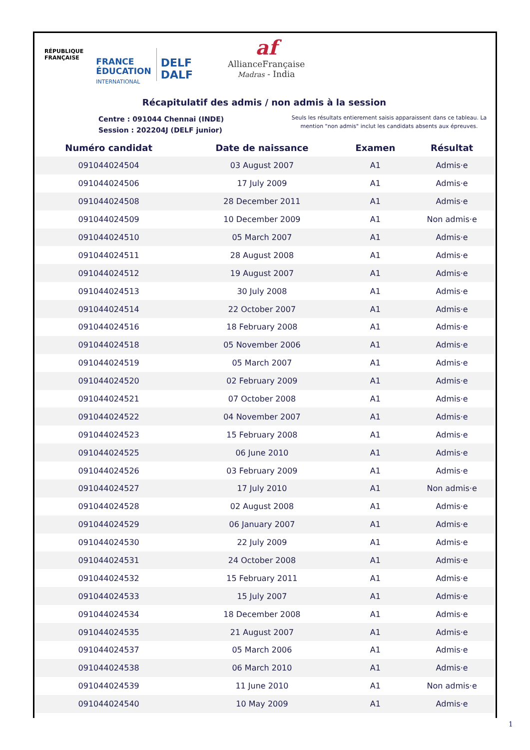RÉPUBLIQUE
FRANÇAISE
FRANCE
ÉDUCATION
INTERNATIONAL
DELF
DALF
af
AllianceFrançaise
Madras - India
Récapitulatif des admis / non admis à la session
Centre : 091044 Chennai (INDE)
Session : 202204J (DELF junior)
Seuls les résultats entierement saisis apparaissent dans ce tableau. La mention "non admis" inclut les candidats absents aux épreuves.
| Numéro candidat | Date de naissance | Examen | Résultat |
| --- | --- | --- | --- |
| 091044024504 | 03 August 2007 | A1 | Admis·e |
| 091044024506 | 17 July 2009 | A1 | Admis·e |
| 091044024508 | 28 December 2011 | A1 | Admis·e |
| 091044024509 | 10 December 2009 | A1 | Non admis·e |
| 091044024510 | 05 March 2007 | A1 | Admis·e |
| 091044024511 | 28 August 2008 | A1 | Admis·e |
| 091044024512 | 19 August 2007 | A1 | Admis·e |
| 091044024513 | 30 July 2008 | A1 | Admis·e |
| 091044024514 | 22 October 2007 | A1 | Admis·e |
| 091044024516 | 18 February 2008 | A1 | Admis·e |
| 091044024518 | 05 November 2006 | A1 | Admis·e |
| 091044024519 | 05 March 2007 | A1 | Admis·e |
| 091044024520 | 02 February 2009 | A1 | Admis·e |
| 091044024521 | 07 October 2008 | A1 | Admis·e |
| 091044024522 | 04 November 2007 | A1 | Admis·e |
| 091044024523 | 15 February 2008 | A1 | Admis·e |
| 091044024525 | 06 June 2010 | A1 | Admis·e |
| 091044024526 | 03 February 2009 | A1 | Admis·e |
| 091044024527 | 17 July 2010 | A1 | Non admis·e |
| 091044024528 | 02 August 2008 | A1 | Admis·e |
| 091044024529 | 06 January 2007 | A1 | Admis·e |
| 091044024530 | 22 July 2009 | A1 | Admis·e |
| 091044024531 | 24 October 2008 | A1 | Admis·e |
| 091044024532 | 15 February 2011 | A1 | Admis·e |
| 091044024533 | 15 July 2007 | A1 | Admis·e |
| 091044024534 | 18 December 2008 | A1 | Admis·e |
| 091044024535 | 21 August 2007 | A1 | Admis·e |
| 091044024537 | 05 March 2006 | A1 | Admis·e |
| 091044024538 | 06 March 2010 | A1 | Admis·e |
| 091044024539 | 11 June 2010 | A1 | Non admis·e |
| 091044024540 | 10 May 2009 | A1 | Admis·e |
1